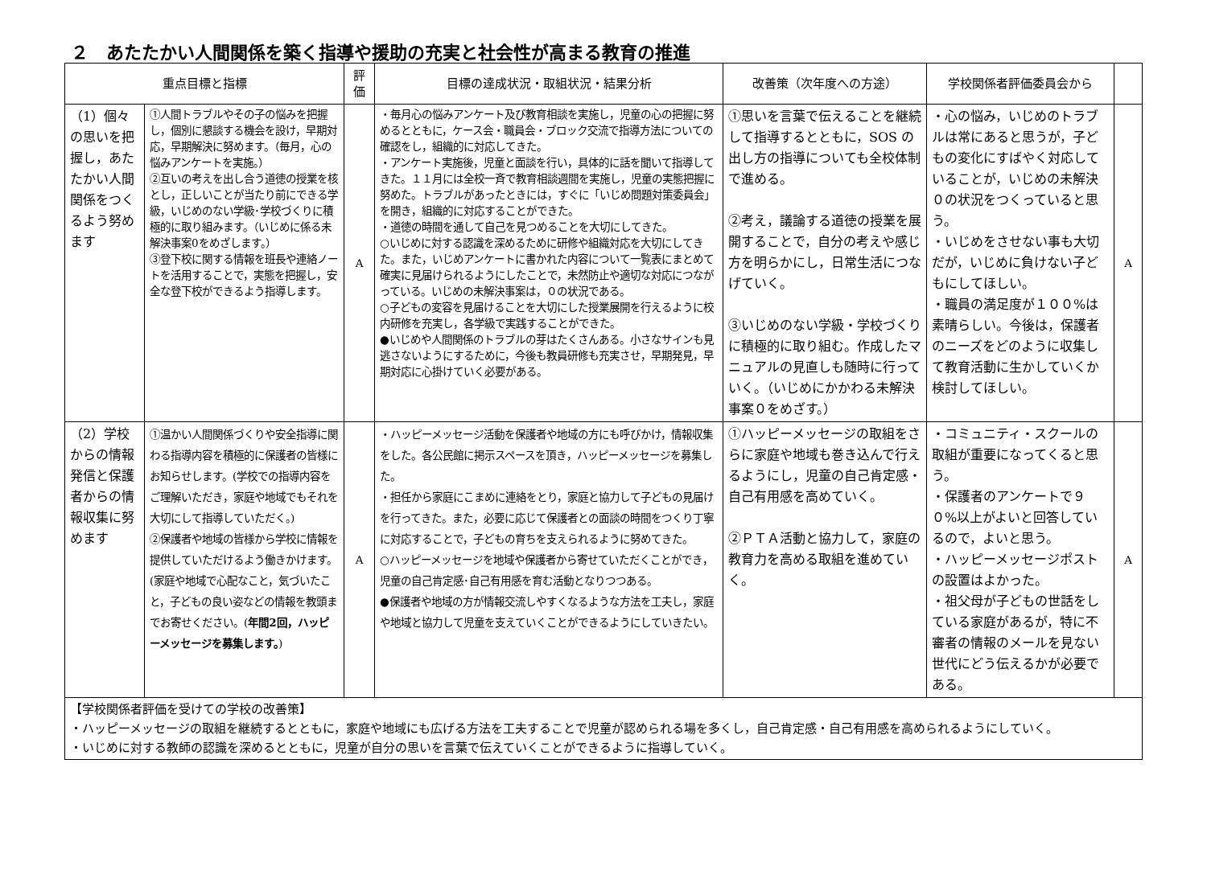２　あたたかい人間関係を築く指導や援助の充実と社会性が高まる教育の推進
| 重点目標と指標 | | 評価 | 目標の達成状況・取組状況・結果分析 | 改善策（次年度への方途） | 学校関係者評価委員会から | |
| --- | --- | --- | --- | --- | --- | --- |
| （1）個々の思いを把握し，あたたかい人間関係をつくるよう努めます | ①人間トラブルやその子の悩みを把握し，個別に懇談する機会を設け，早期対応，早期解決に努めます。（毎月，心の悩みアンケートを実施。） ②互いの考えを出し合う道徳の授業を核とし，正しいことが当たり前にできる学級，いじめのない学級･学校づくりに積極的に取り組みます。（いじめに係る未解決事案0をめざします。） ③登下校に関する情報を班長や連絡ノートを活用することで，実態を把握し，安全な登下校ができるよう指導します。 | A | ・毎月心の悩みアンケート及び教育相談を実施し，児童の心の把握に努めるとともに，ケース会・職員会・ブロック交流で指導方法についての確認をし，組織的に対応してきた。 ・アンケート実施後，児童と面談を行い，具体的に話を聞いて指導してきた。１１月には全校一斉で教育相談週間を実施し，児童の実態把握に努めた。トラブルがあったときには，すぐに「いじめ問題対策委員会」を開き，組織的に対応することができた。 ・道徳の時間を通して自己を見つめることを大切にしてきた。 ○いじめに対する認識を深めるために研修や組織対応を大切にしてきた。また，いじめアンケートに書かれた内容について一覧表にまとめて確実に見届けられるようにしたことで，未然防止や適切な対応につながっている。いじめの未解決事案は，０の状況である。 ○子どもの変容を見届けることを大切にした授業展開を行えるように校内研修を充実し，各学級で実践することができた。 ●いじめや人間関係のトラブルの芽はたくさんある。小さなサインも見逃さないようにするために，今後も教員研修も充実させ，早期発見，早期対応に心掛けていく必要がある。 | ①思いを言葉で伝えることを継続して指導するとともに，SOS の出し方の指導についても全校体制で進める。 ②考え，議論する道徳の授業を展開することで，自分の考えや感じ方を明らかにし，日常生活につなげていく。 ③いじめのない学級・学校づくりに積極的に取り組む。作成したマニュアルの見直しも随時に行っていく。（いじめにかかわる未解決事案０をめざす。） | ・心の悩み，いじめのトラブルは常にあると思うが，子どもの変化にすばやく対応していることが，いじめの未解決０の状況をつくっていると思う。 ・いじめをさせない事も大切だが，いじめに負けない子どもにしてほしい。 ・職員の満足度が１００%は素晴らしい。今後は，保護者のニーズをどのように収集して教育活動に生かしていくか検討してほしい。 | A |
| （2）学校からの情報発信と保護者からの情報収集に努めます | ①温かい人間関係づくりや安全指導に関わる指導内容を積極的に保護者の皆様にお知らせします。(学校での指導内容をご理解いただき，家庭や地域でもそれを大切にして指導していただく。) ②保護者や地域の皆様から学校に情報を提供していただけるよう働きかけます。(家庭や地域で心配なこと，気づいたこと，子どもの良い姿などの情報を教頭までお寄せください。( 年間2回，ハッピーメッセージを募集します。 ) | A | ・ハッピーメッセージ活動を保護者や地域の方にも呼びかけ，情報収集をした。各公民館に掲示スペースを頂き，ハッピーメッセージを募集した。 ・担任から家庭にこまめに連絡をとり，家庭と協力して子どもの見届けを行ってきた。また，必要に応じて保護者との面談の時間をつくり丁寧に対応することで，子どもの育ちを支えられるように努めてきた。 ○ハッピーメッセージを地域や保護者から寄せていただくことができ，児童の自己肯定感･自己有用感を育む活動となりつつある。 ●保護者や地域の方が情報交流しやすくなるような方法を工夫し，家庭や地域と協力して児童を支えていくことができるようにしていきたい。 | ①ハッピーメッセージの取組をさらに家庭や地域も巻き込んで行えるようにし，児童の自己肯定感・自己有用感を高めていく。 ②ＰＴＡ活動と協力して，家庭の教育力を高める取組を進めていく。 | ・コミュニティ・スクールの取組が重要になってくると思う。 ・保護者のアンケートで９０%以上がよいと回答しているので，よいと思う。 ・ハッピーメッセージポストの設置はよかった。 ・祖父母が子どもの世話をしている家庭があるが，特に不審者の情報のメールを見ない世代にどう伝えるかが必要である。 | A |
| 【学校関係者評価を受けての学校の改善策】 ・ハッピーメッセージの取組を継続するとともに，家庭や地域にも広げる方法を工夫することで児童が認められる場を多くし，自己肯定感・自己有用感を高められるようにしていく。 ・いじめに対する教師の認識を深めるとともに，児童が自分の思いを言葉で伝えていくことができるように指導していく。 | | | | | | |